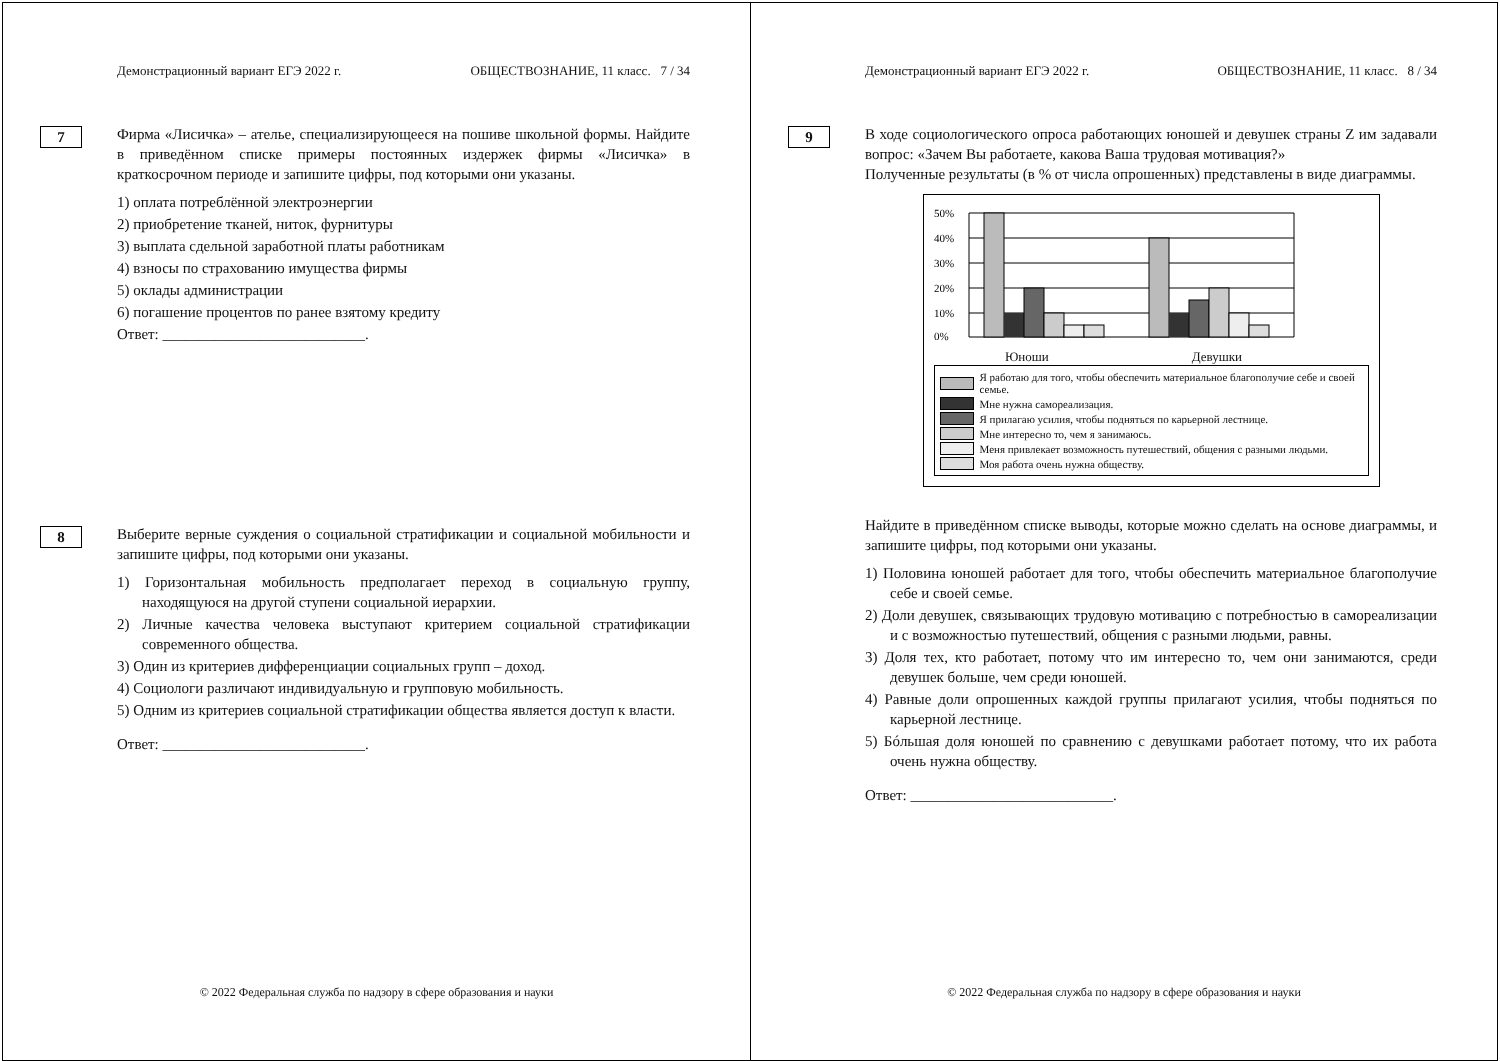Демонстрационный вариант ЕГЭ 2022 г. ОБЩЕСТВОЗНАНИЕ, 11 класс. 7 / 34
7
Фирма «Лисичка» – ателье, специализирующееся на пошиве школьной формы. Найдите в приведённом списке примеры постоянных издержек фирмы «Лисичка» в краткосрочном периоде и запишите цифры, под которыми они указаны.
1) оплата потреблённой электроэнергии
2) приобретение тканей, ниток, фурнитуры
3) выплата сдельной заработной платы работникам
4) взносы по страхованию имущества фирмы
5) оклады администрации
6) погашение процентов по ранее взятому кредиту
Ответ: ___________________________.
8
Выберите верные суждения о социальной стратификации и социальной мобильности и запишите цифры, под которыми они указаны.
1) Горизонтальная мобильность предполагает переход в социальную группу, находящуюся на другой ступени социальной иерархии.
2) Личные качества человека выступают критерием социальной стратификации современного общества.
3) Один из критериев дифференциации социальных групп – доход.
4) Социологи различают индивидуальную и групповую мобильность.
5) Одним из критериев социальной стратификации общества является доступ к власти.
Ответ: ___________________________.
© 2022 Федеральная служба по надзору в сфере образования и науки
Демонстрационный вариант ЕГЭ 2022 г. ОБЩЕСТВОЗНАНИЕ, 11 класс. 8 / 34
9
В ходе социологического опроса работающих юношей и девушек страны Z им задавали вопрос: «Зачем Вы работаете, какова Ваша трудовая мотивация?»
Полученные результаты (в % от числа опрошенных) представлены в виде диаграммы.
50%
40%
30%
20%
10%
0%
Юноши Девушки
Я работаю для того, чтобы обеспечить материальное благополучие себе и своей семье.
Мне нужна самореализация.
Я прилагаю усилия, чтобы подняться по карьерной лестнице.
Мне интересно то, чем я занимаюсь.
Меня привлекает возможность путешествий, общения с разными людьми.
Моя работа очень нужна обществу.
Найдите в приведённом списке выводы, которые можно сделать на основе диаграммы, и запишите цифры, под которыми они указаны.
1) Половина юношей работает для того, чтобы обеспечить материальное благополучие себе и своей семье.
2) Доли девушек, связывающих трудовую мотивацию с потребностью в самореализации и с возможностью путешествий, общения с разными людьми, равны.
3) Доля тех, кто работает, потому что им интересно то, чем они занимаются, среди девушек больше, чем среди юношей.
4) Равные доли опрошенных каждой группы прилагают усилия, чтобы подняться по карьерной лестнице.
5) Бóльшая доля юношей по сравнению с девушками работает потому, что их работа очень нужна обществу.
Ответ: ___________________________.
© 2022 Федеральная служба по надзору в сфере образования и науки